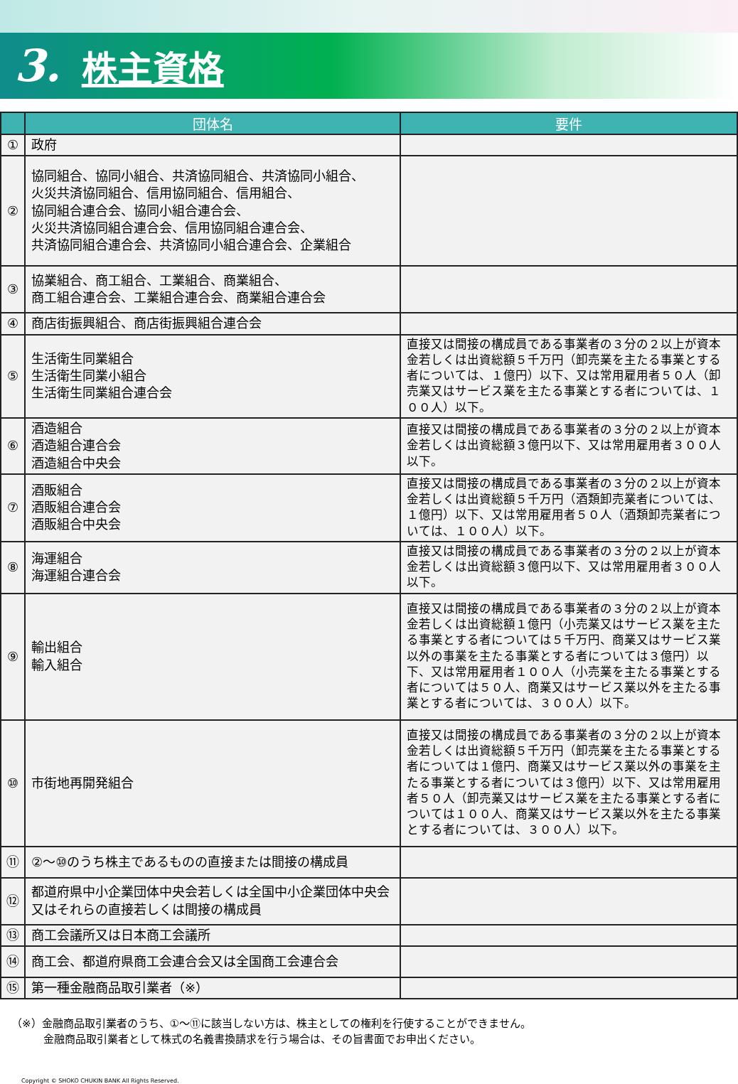3. 株主資格
| | 団体名 | 要件 |
| --- | --- | --- |
| ① | 政府 | |
| ② | 協同組合、協同小組合、共済協同組合、共済協同小組合、 火災共済協同組合、信用協同組合、信用組合、 協同組合連合会、協同小組合連合会、 火災共済協同組合連合会、信用協同組合連合会、 共済協同組合連合会、共済協同小組合連合会、企業組合 | |
| ③ | 協業組合、商工組合、工業組合、商業組合、 商工組合連合会、工業組合連合会、商業組合連合会 | |
| ④ | 商店街振興組合、商店街振興組合連合会 | |
| ⑤ | 生活衛生同業組合 生活衛生同業小組合 生活衛生同業組合連合会 | 直接又は間接の構成員である事業者の３分の２以上が資本金若しくは出資総額５千万円（卸売業を主たる事業とする者については、１億円）以下、又は常用雇用者５０人（卸売業又はサービス業を主たる事業とする者については、１００人）以下。 |
| ⑥ | 酒造組合 酒造組合連合会 酒造組合中央会 | 直接又は間接の構成員である事業者の３分の２以上が資本金若しくは出資総額３億円以下、又は常用雇用者３００人以下。 |
| ⑦ | 酒販組合 酒販組合連合会 酒販組合中央会 | 直接又は間接の構成員である事業者の３分の２以上が資本金若しくは出資総額５千万円（酒類卸売業者については、１億円）以下、又は常用雇用者５０人（酒類卸売業者については、１００人）以下。 |
| ⑧ | 海運組合 海運組合連合会 | 直接又は間接の構成員である事業者の３分の２以上が資本金若しくは出資総額３億円以下、又は常用雇用者３００人以下。 |
| ⑨ | 輸出組合 輸入組合 | 直接又は間接の構成員である事業者の３分の２以上が資本金若しくは出資総額１億円（小売業又はサービス業を主たる事業とする者については５千万円、商業又はサービス業以外の事業を主たる事業とする者については３億円）以下、又は常用雇用者１００人（小売業を主たる事業とする者については５０人、商業又はサービス業以外を主たる事業とする者については、３００人）以下。 |
| ⑩ | 市街地再開発組合 | 直接又は間接の構成員である事業者の３分の２以上が資本金若しくは出資総額５千万円（卸売業を主たる事業とする者については１億円、商業又はサービス業以外の事業を主たる事業とする者については３億円）以下、又は常用雇用者５０人（卸売業又はサービス業を主たる事業とする者については１００人、商業又はサービス業以外を主たる事業とする者については、３００人）以下。 |
| ⑪ | ②～⑩のうち株主であるものの直接または間接の構成員 | |
| ⑫ | 都道府県中小企業団体中央会若しくは全国中小企業団体中央会又はそれらの直接若しくは間接の構成員 | |
| ⑬ | 商工会議所又は日本商工会議所 | |
| ⑭ | 商工会、都道府県商工会連合会又は全国商工会連合会 | |
| ⑮ | 第一種金融商品取引業者（※） | |
（※）金融商品取引業者のうち、①～⑪に該当しない方は、株主としての権利を行使することができません。
　　　金融商品取引業者として株式の名義書換請求を行う場合は、その旨書面でお申出ください。
Copyright © SHOKO CHUKIN BANK All Rights Reserved.